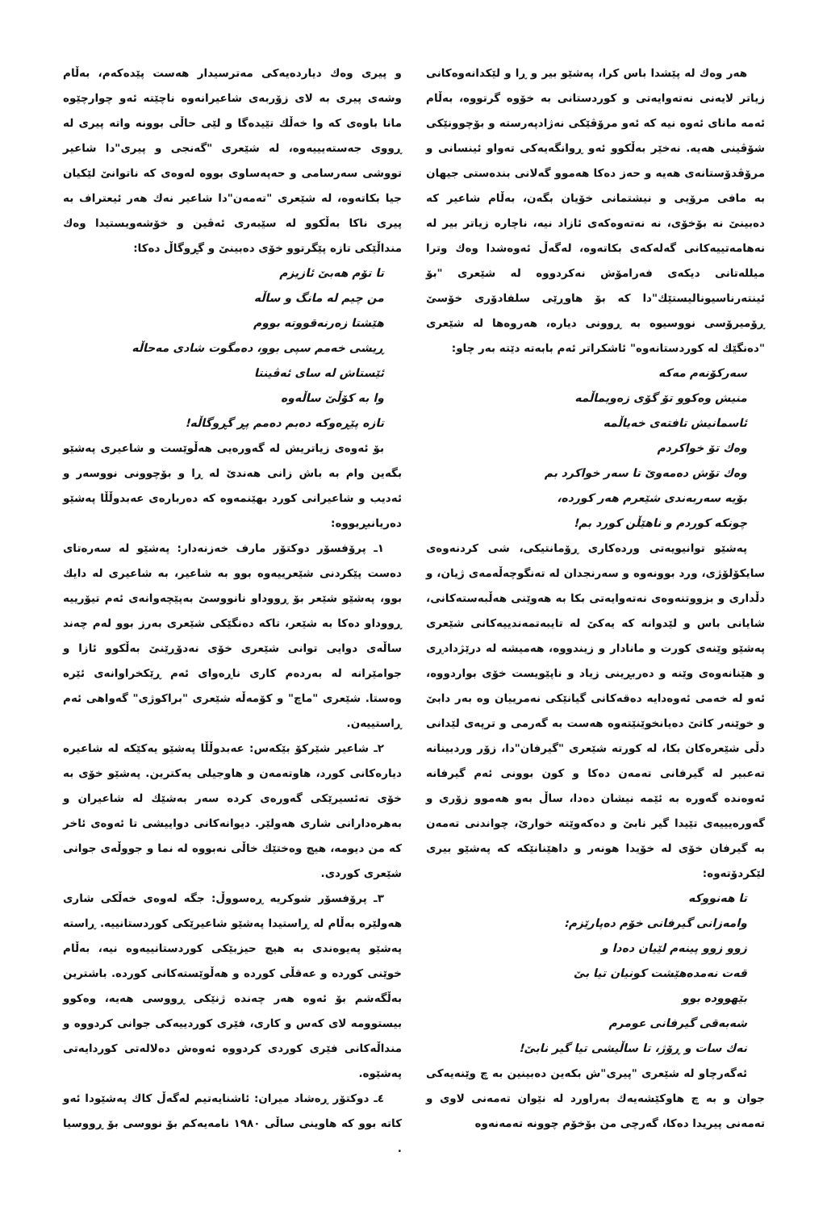هەر وەك لە پێشدا باس کرا، پەشێو بیر و ڕا و لێکدانەوەکانی زیاتر لایەنی نەتەوایەتی و کوردستانی بە خۆوە گرتووە، بەڵام ئەمە مانای ئەوە نیە کە ئەو مرۆڤێکی نەژادپەرستە و بۆچوونێکی شۆڤینی هەیە. نەخێر بەڵکوو ئەو ڕوانگەیەکی تەواو ئینسانی و مرۆڤدۆستانەی هەیە و حەز دەکا هەموو گەلانی بندەستی جیهان بە مافی مرۆیی و نیشتمانی خۆیان بگەن، بەڵام شاعیر کە دەبینێ نە بۆخۆی، نە نەتەوەکەی ئازاد نیە، ناچارە زیاتر بیر لە نەهامەتییەکانی گەلەکەی بکاتەوە، لەگەڵ ئەوەشدا وەك وترا میللەتانی دیکەی فەرامۆش نەکردووە لە شێعری "بۆ ئینتەرناسیونالیستێك"دا کە بۆ هاوڕێی سلفادۆری خۆسێ ڕۆمیرۆسی نووسیوە بە ڕوونی دیارە، هەروەها لە شێعری "دەنگێك لە کوردستانەوە" ئاشکراتر ئەم بابەتە دێتە بەر چاو:
سەرکۆنەم مەکە
منیش وەکوو تۆ گۆی زەویماڵمە
ئاسمانیش تافتەی خەیاڵمە
وەك تۆ خواکردم
وەك تۆش دەمەوێ تا سەر خواکرد بم
بۆیە سەربەندی شێعرم هەر کوردە،
چونکە کوردم و ناهێڵن کورد بم!
پەشێو توانیویەتی وردەکاری ڕۆمانتیکی، شی کردنەوەی سایکۆلۆژی، ورد بوونەوە و سەرنجدان لە تەنگوچەڵەمەی ژیان، و دڵداری و بزووتنەوەی نەتەوایەتی بکا بە هەوێنی هەڵبەستەکانی، شایانی باس و لێدوانە کە یەکێ لە تایبەتمەندییەکانی شێعری پەشێو وێنەی کورت و مانادار و زیندووە، هەمیشە لە درێژدادڕی و هێنانەوەی وێنە و دەربڕینی زیاد و ناپێویست خۆی بواردووە، ئەو لە خەمی ئەوەدایە دەقەکانی گیانێکی نەمرییان وە بەر دابێ و خوێنەر کاتێ دەیانخوێنێتەوە هەست بە گەرمی و ترپەی لێدانی دڵی شێعرەکان بکا، لە کورتە شێعری "گیرفان"دا، زۆر وردبینانە تەعبیر لە گیرفانی تەمەن دەکا و کون بوونی ئەم گیرفانە ئەوەندە گەورە بە ئێمە نیشان دەدا، ساڵ بەو هەموو زۆری و گەورەیییەی تێیدا گیر نابێ و دەکەوێتە خوارێ، چواندنی تەمەن بە گیرفان خۆی لە خۆیدا هونەر و داهێنانێکە کە پەشێو بیری لێکردۆتەوە:
تا هەنووکە
وامەزانی گیرفانی خۆم دەپارێزم:
زوو زوو پینەم لێیان دەدا و
قەت نەمدەهێشت کونیان تیا بێ
بێهوودە بوو
شەبەقی گیرفانی عومرم
نەك سات و ڕۆژ، تا ساڵیشی تیا گیر نابێ!
ئەگەرچاو لە شێعری "پیری"ش بکەین دەبینین بە چ وێنەیەکی جوان و بە چ هاوکێشەیەك بەراورد لە نێوان تەمەنی لاوی و تەمەنی پیریدا دەکا، گەرچی من بۆخۆم چوونە تەمەنەوە
و پیری وەك دیاردەیەکی مەترسیدار هەست پێدەکەم، بەڵام وشەی پیری بە لای زۆربەی شاعیرانەوە ناچێتە ئەو چوارچێوە مانا باوەی کە وا خەڵك تێیدەگا و لێی حاڵی بوونە واتە پیری لە ڕووی جەستەیییەوە، لە شێعری "گەنجی و پیری"دا شاعیر تووشی سەرسامی و حەپەساوی بووە لەوەی کە ناتوانێ لێکیان جیا بکاتەوە، لە شێعری "تەمەن"دا شاعیر نەك هەر ئیعتراف بە پیری ناکا بەڵکوو لە سێبەری ئەڤین و خۆشەویستیدا وەك منداڵێکی تازە پێگرتوو خۆی دەبینێ و گڕوگاڵ دەکا:
تا تۆم هەبێ ئازیزم
من چیم لە مانگ و ساڵە
هێشتا زەرنەقووتە بووم
ڕیشی خەمم سپی بوو، دەمگوت شادی مەحاڵە
ئێستاش لە سای ئەڤینتا
وا بە کۆڵێ ساڵەوە
تازە پێڕەوکە دەبم دەمم پڕ گڕوگاڵە!
بۆ ئەوەی زیاتریش لە گەورەیی هەڵوێست و شاعیری پەشێو بگەین وام بە باش زانی هەندێ لە ڕا و بۆچوونی نووسەر و ئەدیب و شاعیرانی کورد بهێنمەوە کە دەربارەی عەبدوڵڵا پەشێو دەریانبڕیووە:
١ـ پرۆفسۆر دوکتۆر مارف خەزنەدار: پەشێو لە سەرەتای دەست پێکردنی شێعرییەوە بوو بە شاعیر، بە شاعیری لە دایك بوو، پەشێو شێعر بۆ ڕووداو نانووسێ بەپێچەوانەی ئەم تیۆرییە ڕووداو دەکا بە شێعر، تاکە دەنگێکی شێعری بەرز بوو لەم چەند ساڵەی دوایی توانی شێعری خۆی نەدۆڕێنێ بەڵکوو ئازا و جوامێرانە لە بەردەم کاری ناڕەوای ئەم ڕێکخراوانەی ئێرە وەستا. شێعری "ماچ" و کۆمەڵە شێعری "براکوژی" گەواهی ئەم ڕاستییەن.
٢ـ شاعیر شێرکۆ بێکەس: عەبدوڵڵا پەشێو یەکێکە لە شاعیرە دیارەکانی کورد، هاوتەمەن و هاوجیلی یەکترین. پەشێو خۆی بە خۆی تەئسیرێکی گەورەی کردە سەر بەشێك لە شاعیران و بەهرەدارانی شاری هەولێر. دیوانەکانی دواییشی تا ئەوەی ئاخر کە من دیومە، هیچ وەختێك خاڵی نەبووە لە نما و جووڵەی جوانی شێعری کوردی.
٣ـ پرۆفسۆر شوکریە ڕەسووڵ: جگە لەوەی خەڵکی شاری هەولێرە بەڵام لە ڕاستیدا پەشێو شاعیرێکی کوردستانییە. ڕاستە پەشێو پەیوەندی بە هیچ حیزبێکی کوردستانییەوە نیە، بەڵام خوێنی کوردە و عەقڵی کوردە و هەڵوێستەکانی کوردە. باشترین بەڵگەشم بۆ ئەوە هەر چەندە ژنێکی ڕووسی هەیە، وەکوو بیستوومە لای کەس و کاری، فێری کوردییەکی جوانی کردووە و منداڵەکانی فێری کوردی کردووە ئەوەش دەلالەتی کوردایەتی پەشێوە.
٤ـ دوکتۆر ڕەشاد میران: ئاشنایەتیم لەگەڵ کاك پەشێودا ئەو کاتە بوو کە هاوینی ساڵی ١٩٨٠ نامەیەکم بۆ نووسی بۆ ڕووسیا .